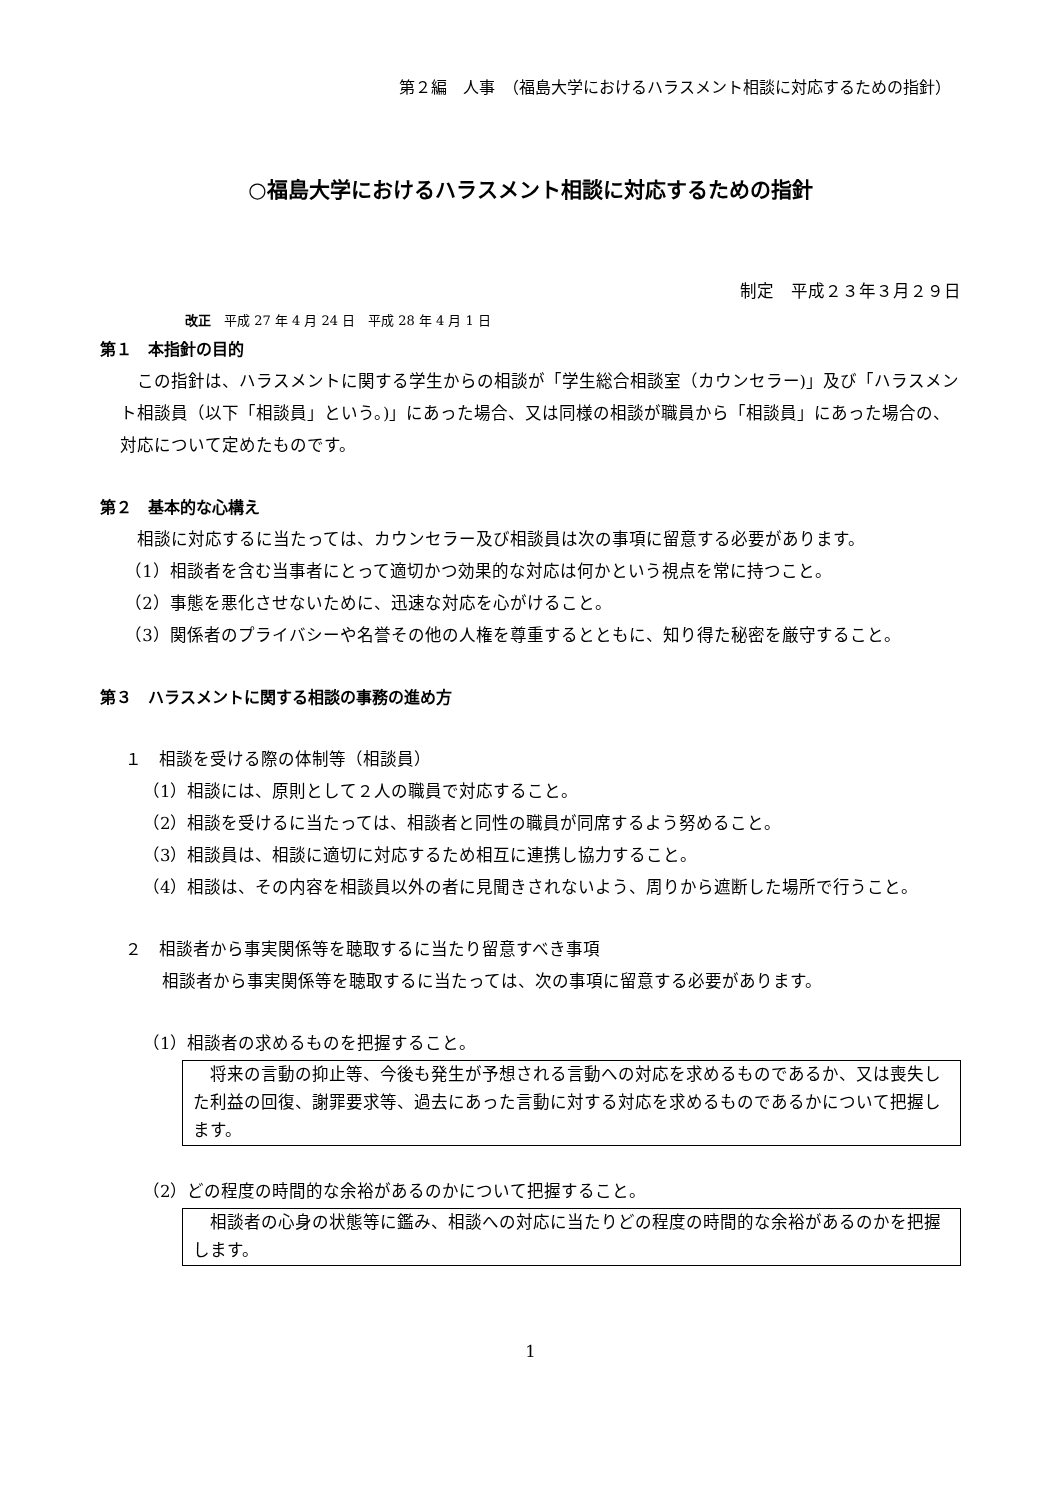第２編　人事　（福島大学におけるハラスメント相談に対応するための指針）
○福島大学におけるハラスメント相談に対応するための指針
制定　平成２３年３月２９日
改正　平成 27 年 4 月 24 日　平成 28 年 4 月 1 日
第１　本指針の目的
この指針は、ハラスメントに関する学生からの相談が「学生総合相談室（カウンセラー)」及び「ハラスメント相談員（以下「相談員」という。)」にあった場合、又は同様の相談が職員から「相談員」にあった場合の、対応について定めたものです。
第２　基本的な心構え
相談に対応するに当たっては、カウンセラー及び相談員は次の事項に留意する必要があります。
（1）相談者を含む当事者にとって適切かつ効果的な対応は何かという視点を常に持つこと。
（2）事態を悪化させないために、迅速な対応を心がけること。
（3）関係者のプライバシーや名誉その他の人権を尊重するとともに、知り得た秘密を厳守すること。
第３　ハラスメントに関する相談の事務の進め方
１　相談を受ける際の体制等（相談員）
（1）相談には、原則として２人の職員で対応すること。
（2）相談を受けるに当たっては、相談者と同性の職員が同席するよう努めること。
（3）相談員は、相談に適切に対応するため相互に連携し協力すること。
（4）相談は、その内容を相談員以外の者に見聞きされないよう、周りから遮断した場所で行うこと。
２　相談者から事実関係等を聴取するに当たり留意すべき事項
相談者から事実関係等を聴取するに当たっては、次の事項に留意する必要があります。
（1）相談者の求めるものを把握すること。
将来の言動の抑止等、今後も発生が予想される言動への対応を求めるものであるか、又は喪失した利益の回復、謝罪要求等、過去にあった言動に対する対応を求めるものであるかについて把握します。
（2）どの程度の時間的な余裕があるのかについて把握すること。
相談者の心身の状態等に鑑み、相談への対応に当たりどの程度の時間的な余裕があるのかを把握します。
1